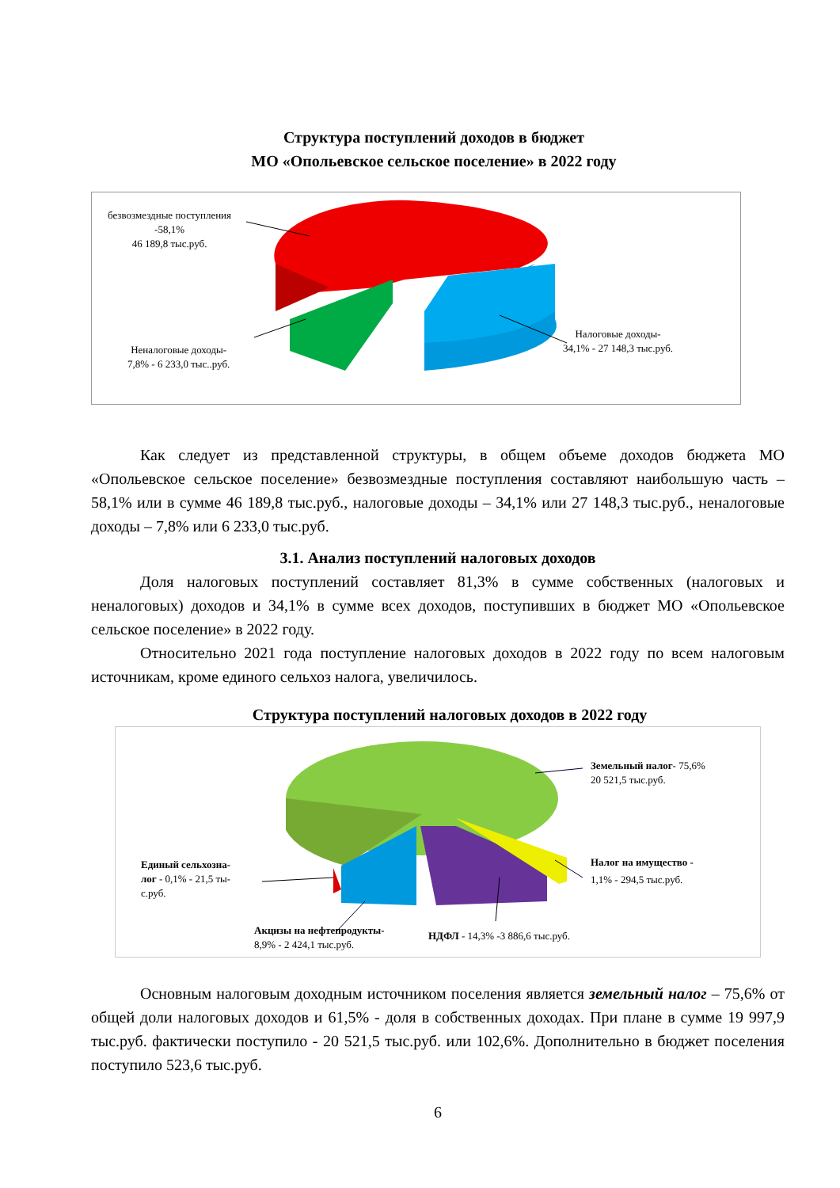Структура поступлений доходов в бюджет
МО «Опольевское сельское поселение» в 2022 году
безвозмездные поступления
-58,1%
46 189,8 тыс.руб.
Неналоговые доходы-
7,8% - 6 233,0 тыс..руб.
Налоговые доходы-
34,1% - 27 148,3 тыс.руб.
Как следует из представленной структуры, в общем объеме доходов бюджета МО «Опольевское сельское поселение» безвозмездные поступления составляют наибольшую часть – 58,1% или в сумме 46 189,8 тыс.руб., налоговые доходы – 34,1% или 27 148,3 тыс.руб., неналоговые доходы – 7,8% или 6 233,0 тыс.руб.
3.1. Анализ поступлений налоговых доходов
Доля налоговых поступлений составляет 81,3% в сумме собственных (налоговых и неналоговых) доходов и 34,1% в сумме всех доходов, поступивших в бюджет МО «Опольевское сельское поселение» в 2022 году.
Относительно 2021 года поступление налоговых доходов в 2022 году по всем налоговым источникам, кроме единого сельхоз налога, увеличилось.
Структура поступлений налоговых доходов в 2022 году
Земельный налог- 75,6%
20 521,5 тыс.руб.
Налог на имущество -
1,1% - 294,5 тыс.руб.
Единый сельхозна-
лог - 0,1% - 21,5 ты-
с.руб.
Акцизы на нефтепродукты-
8,9% - 2 424,1 тыс.руб.
НДФЛ - 14,3% -3 886,6 тыс.руб.
Основным налоговым доходным источником поселения является земельный налог – 75,6% от общей доли налоговых доходов и 61,5% - доля в собственных доходах. При плане в сумме 19 997,9 тыс.руб. фактически поступило - 20 521,5 тыс.руб. или 102,6%. Дополнительно в бюджет поселения поступило 523,6 тыс.руб.
6